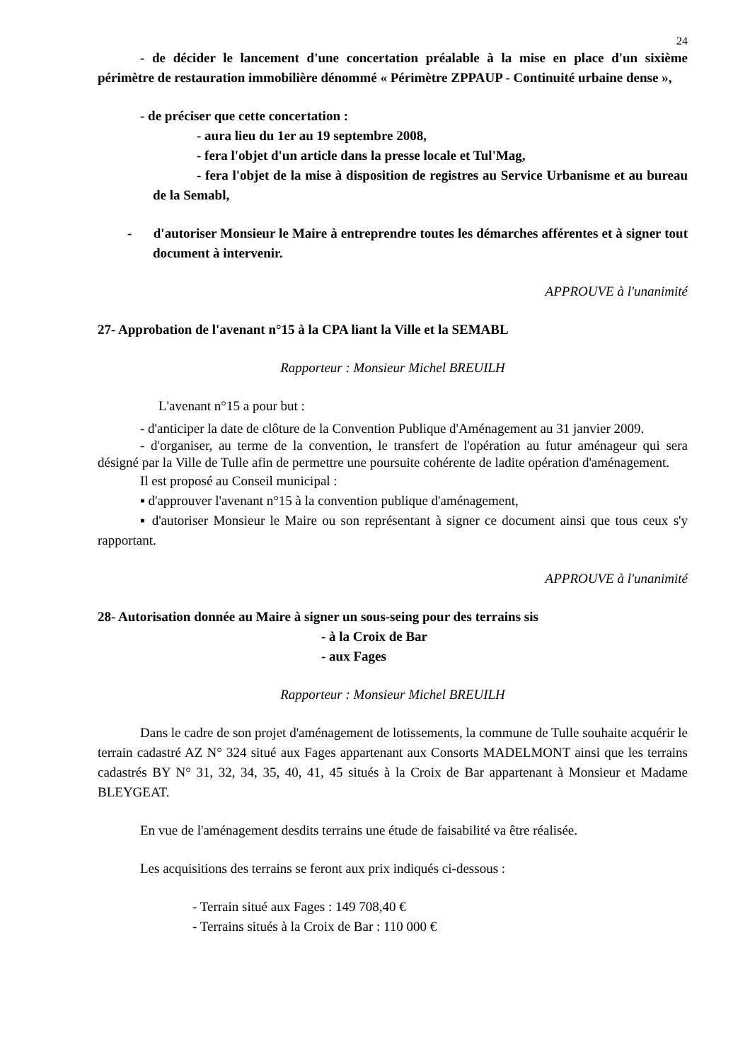24
- de décider le lancement d'une concertation préalable à la mise en place d'un sixième périmètre de restauration immobilière dénommé « Périmètre ZPPAUP - Continuité urbaine dense »,
- de préciser que cette concertation :
- aura lieu du 1er au 19 septembre 2008,
- fera l'objet d'un article dans la presse locale et Tul'Mag,
- fera l'objet de la mise à disposition de registres au Service Urbanisme et au bureau de la Semabl,
- d'autoriser Monsieur le Maire à entreprendre toutes les démarches afférentes et à signer tout document à intervenir.
APPROUVE à l'unanimité
27- Approbation de l'avenant n°15 à la CPA liant la Ville et la SEMABL
Rapporteur : Monsieur Michel BREUILH
L'avenant n°15 a pour but :
- d'anticiper la date de clôture de la Convention Publique d'Aménagement au 31 janvier 2009.
- d'organiser, au terme de la convention, le transfert de l'opération au futur aménageur qui sera désigné par la Ville de Tulle afin de permettre une poursuite cohérente de ladite opération d'aménagement.
Il est proposé au Conseil municipal :
▪ d'approuver l'avenant n°15 à la convention publique d'aménagement,
▪ d'autoriser Monsieur le Maire ou son représentant à signer ce document ainsi que tous ceux s'y rapportant.
APPROUVE à l'unanimité
28- Autorisation donnée au Maire à signer un sous-seing pour des terrains sis
- à la Croix de Bar
- aux Fages
Rapporteur : Monsieur Michel BREUILH
Dans le cadre de son projet d'aménagement de lotissements, la commune de Tulle souhaite acquérir le terrain cadastré AZ N° 324 situé aux Fages appartenant aux Consorts MADELMONT ainsi que les terrains cadastrés BY N° 31, 32, 34, 35, 40, 41, 45 situés à la Croix de Bar appartenant à Monsieur et Madame BLEYGEAT.
En vue de l'aménagement desdits terrains une étude de faisabilité va être réalisée.
Les acquisitions des terrains se feront aux prix indiqués ci-dessous :
- Terrain situé aux Fages : 149 708,40 €
- Terrains situés à la Croix de Bar : 110 000 €